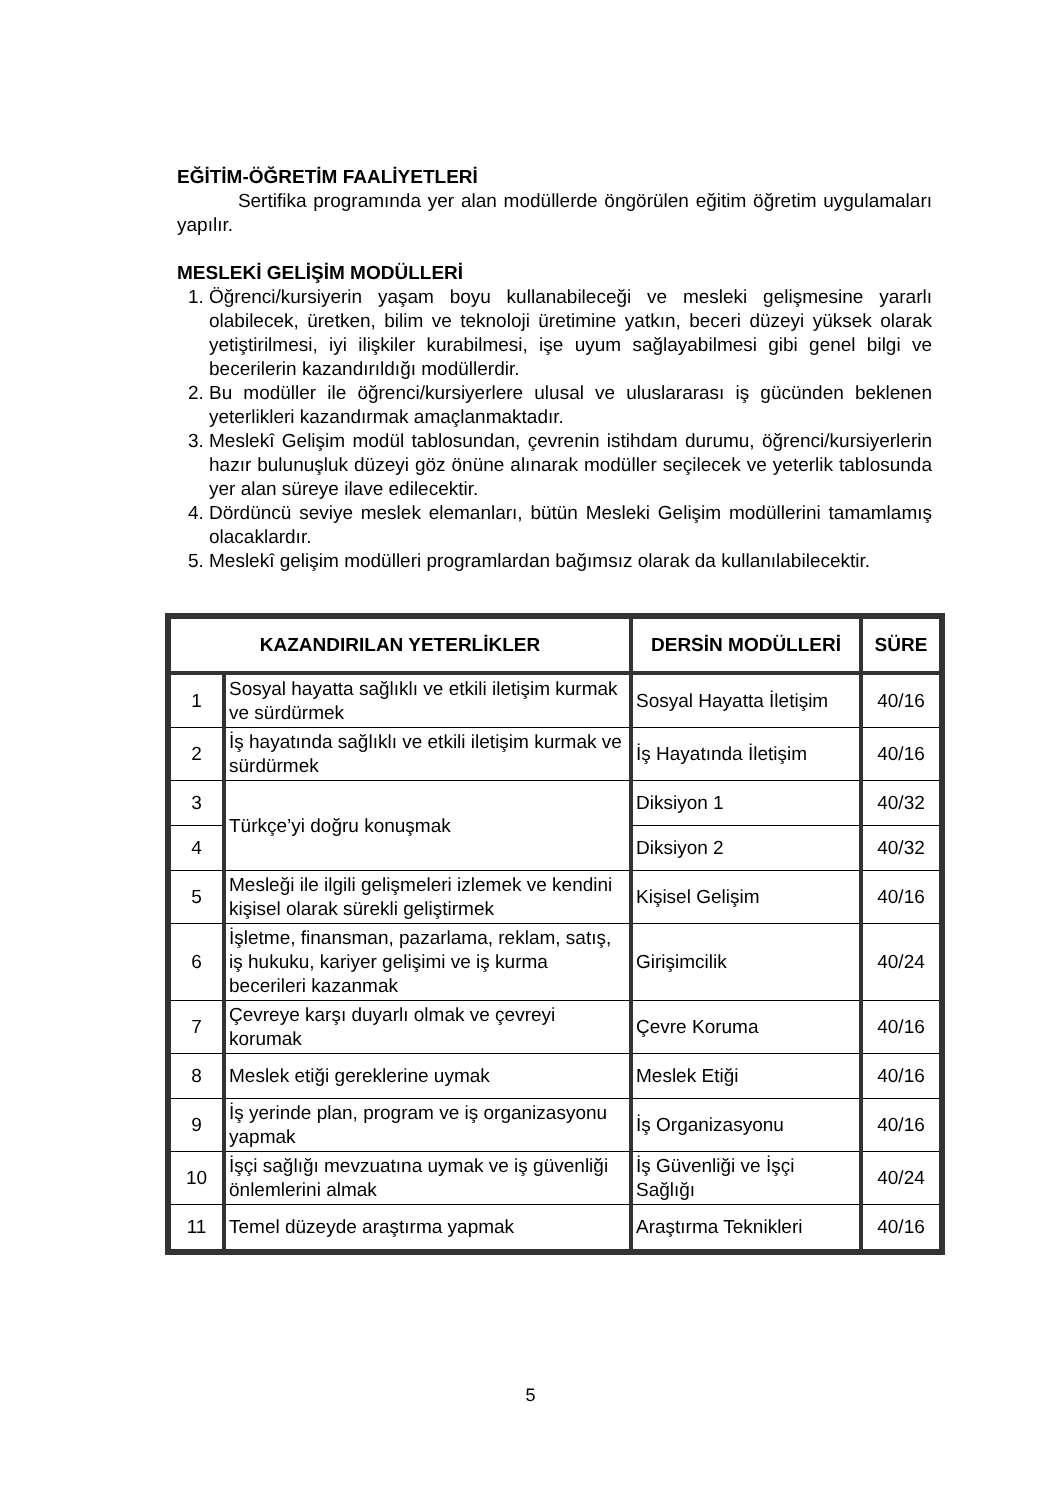EĞİTİM-ÖĞRETİM FAALİYETLERİ
Sertifika programında yer alan modüllerde öngörülen eğitim öğretim uygulamaları yapılır.
MESLEKİ GELİŞİM MODÜLLERİ
1. Öğrenci/kursiyerin yaşam boyu kullanabileceği ve mesleki gelişmesine yararlı olabilecek, üretken, bilim ve teknoloji üretimine yatkın, beceri düzeyi yüksek olarak yetiştirilmesi, iyi ilişkiler kurabilmesi, işe uyum sağlayabilmesi gibi genel bilgi ve becerilerin kazandırıldığı modüllerdir.
2. Bu modüller ile öğrenci/kursiyerlere ulusal ve uluslararası iş gücünden beklenen yeterlikleri kazandırmak amaçlanmaktadır.
3. Meslekî Gelişim modül tablosundan, çevrenin istihdam durumu, öğrenci/kursiyerlerin hazır bulunuşluk düzeyi göz önüne alınarak modüller seçilecek ve yeterlik tablosunda yer alan süreye ilave edilecektir.
4. Dördüncü seviye meslek elemanları, bütün Mesleki Gelişim modüllerini tamamlamış olacaklardır.
5. Meslekî gelişim modülleri programlardan bağımsız olarak da kullanılabilecektir.
| KAZANDIRILAN YETERLİKLER | | DERSİN MODÜLLERİ | SÜRE |
| --- | --- | --- | --- |
| 1 | Sosyal hayatta sağlıklı ve etkili iletişim kurmak ve sürdürmek | Sosyal Hayatta İletişim | 40/16 |
| 2 | İş hayatında sağlıklı ve etkili iletişim kurmak ve sürdürmek | İş Hayatında İletişim | 40/16 |
| 3 | Türkçe’yi doğru konuşmak | Diksiyon 1 | 40/32 |
| 4 | | Diksiyon 2 | 40/32 |
| 5 | Mesleği ile ilgili gelişmeleri izlemek ve kendini kişisel olarak sürekli geliştirmek | Kişisel Gelişim | 40/16 |
| 6 | İşletme, finansman, pazarlama, reklam, satış, iş hukuku, kariyer gelişimi ve iş kurma becerileri kazanmak | Girişimcilik | 40/24 |
| 7 | Çevreye karşı duyarlı olmak ve çevreyi korumak | Çevre Koruma | 40/16 |
| 8 | Meslek etiği gereklerine uymak | Meslek Etiği | 40/16 |
| 9 | İş yerinde plan, program ve iş organizasyonu yapmak | İş Organizasyonu | 40/16 |
| 10 | İşçi sağlığı mevzuatına uymak ve iş güvenliği önlemlerini almak | İş Güvenliği ve İşçi Sağlığı | 40/24 |
| 11 | Temel düzeyde araştırma yapmak | Araştırma Teknikleri | 40/16 |
5